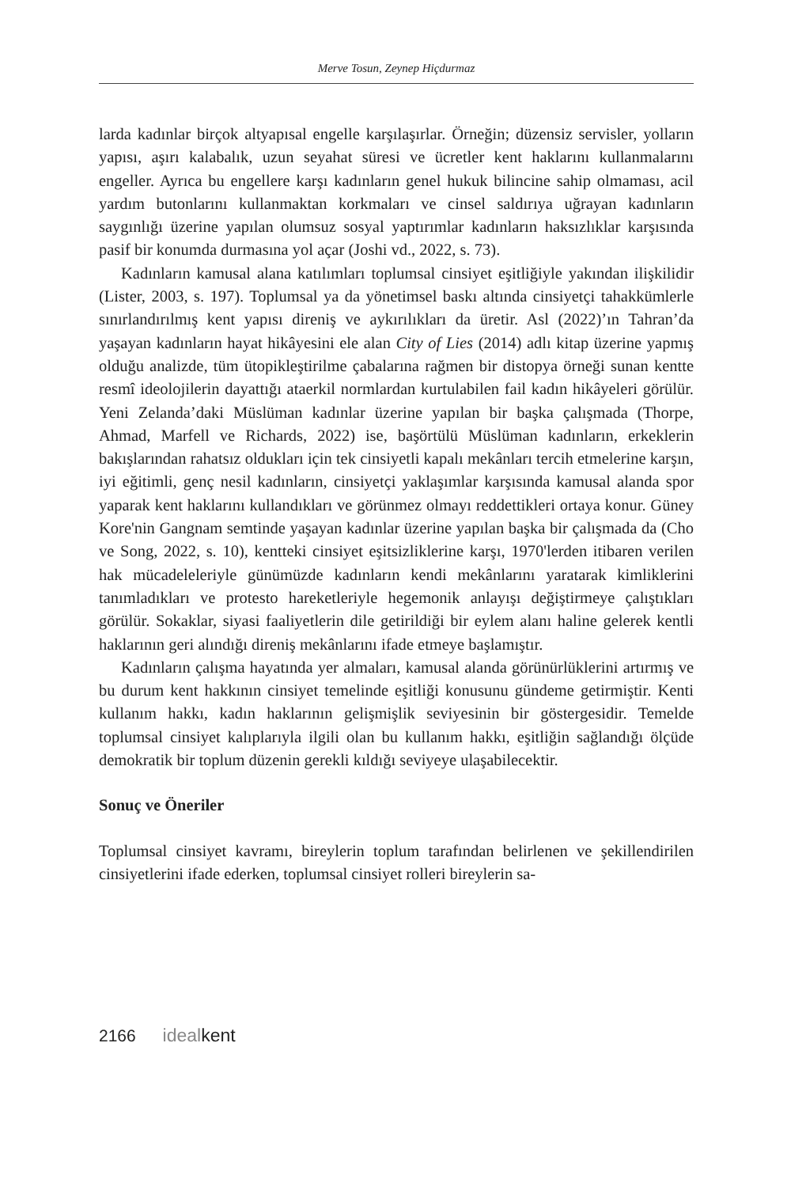Merve Tosun, Zeynep Hiçdurmaz
larda kadınlar birçok altyapısal engelle karşılaşırlar. Örneğin; düzensiz servisler, yolların yapısı, aşırı kalabalık, uzun seyahat süresi ve ücretler kent haklarını kullanmalarını engeller. Ayrıca bu engellere karşı kadınların genel hukuk bilincine sahip olmaması, acil yardım butonlarını kullanmaktan korkmaları ve cinsel saldırıya uğrayan kadınların saygınlığı üzerine yapılan olumsuz sosyal yaptırımlar kadınların haksızlıklar karşısında pasif bir konumda durmasına yol açar (Joshi vd., 2022, s. 73).
Kadınların kamusal alana katılımları toplumsal cinsiyet eşitliğiyle yakından ilişkilidir (Lister, 2003, s. 197). Toplumsal ya da yönetimsel baskı altında cinsiyetçi tahakkümlerle sınırlandırılmış kent yapısı direniş ve aykırılıkları da üretir. Asl (2022)’ın Tahran’da yaşayan kadınların hayat hikâyesini ele alan City of Lies (2014) adlı kitap üzerine yapmış olduğu analizde, tüm ütopikleştirilme çabalarına rağmen bir distopya örneği sunan kentte resmî ideolojilerin dayattığı ataerkil normlardan kurtulabilen fail kadın hikâyeleri görülür. Yeni Zelanda’daki Müslüman kadınlar üzerine yapılan bir başka çalışmada (Thorpe, Ahmad, Marfell ve Richards, 2022) ise, başörtülü Müslüman kadınların, erkeklerin bakışlarından rahatsız oldukları için tek cinsiyetli kapalı mekânları tercih etmelerine karşın, iyi eğitimli, genç nesil kadınların, cinsiyetçi yaklaşımlar karşısında kamusal alanda spor yaparak kent haklarını kullandıkları ve görünmez olmayı reddettikleri ortaya konur. Güney Kore'nin Gangnam semtinde yaşayan kadınlar üzerine yapılan başka bir çalışmada da (Cho ve Song, 2022, s. 10), kentteki cinsiyet eşitsizliklerine karşı, 1970'lerden itibaren verilen hak mücadeleleriyle günümüzde kadınların kendi mekânlarını yaratarak kimliklerini tanımladıkları ve protesto hareketleriyle hegemonik anlayışı değiştirmeye çalıştıkları görülür. Sokaklar, siyasi faaliyetlerin dile getirildiği bir eylem alanı haline gelerek kentli haklarının geri alındığı direniş mekânlarını ifade etmeye başlamıştır.
Kadınların çalışma hayatında yer almaları, kamusal alanda görünürlüklerini artırmış ve bu durum kent hakkının cinsiyet temelinde eşitliği konusunu gündeme getirmiştir. Kenti kullanım hakkı, kadın haklarının gelişmişlik seviyesinin bir göstergesidir. Temelde toplumsal cinsiyet kalıplarıyla ilgili olan bu kullanım hakkı, eşitliğin sağlandığı ölçüde demokratik bir toplum düzenin gerekli kıldığı seviyeye ulaşabilecektir.
Sonuç ve Öneriler
Toplumsal cinsiyet kavramı, bireylerin toplum tarafından belirlenen ve şekillendirilen cinsiyetlerini ifade ederken, toplumsal cinsiyet rolleri bireylerin sa-
2166 idealkent